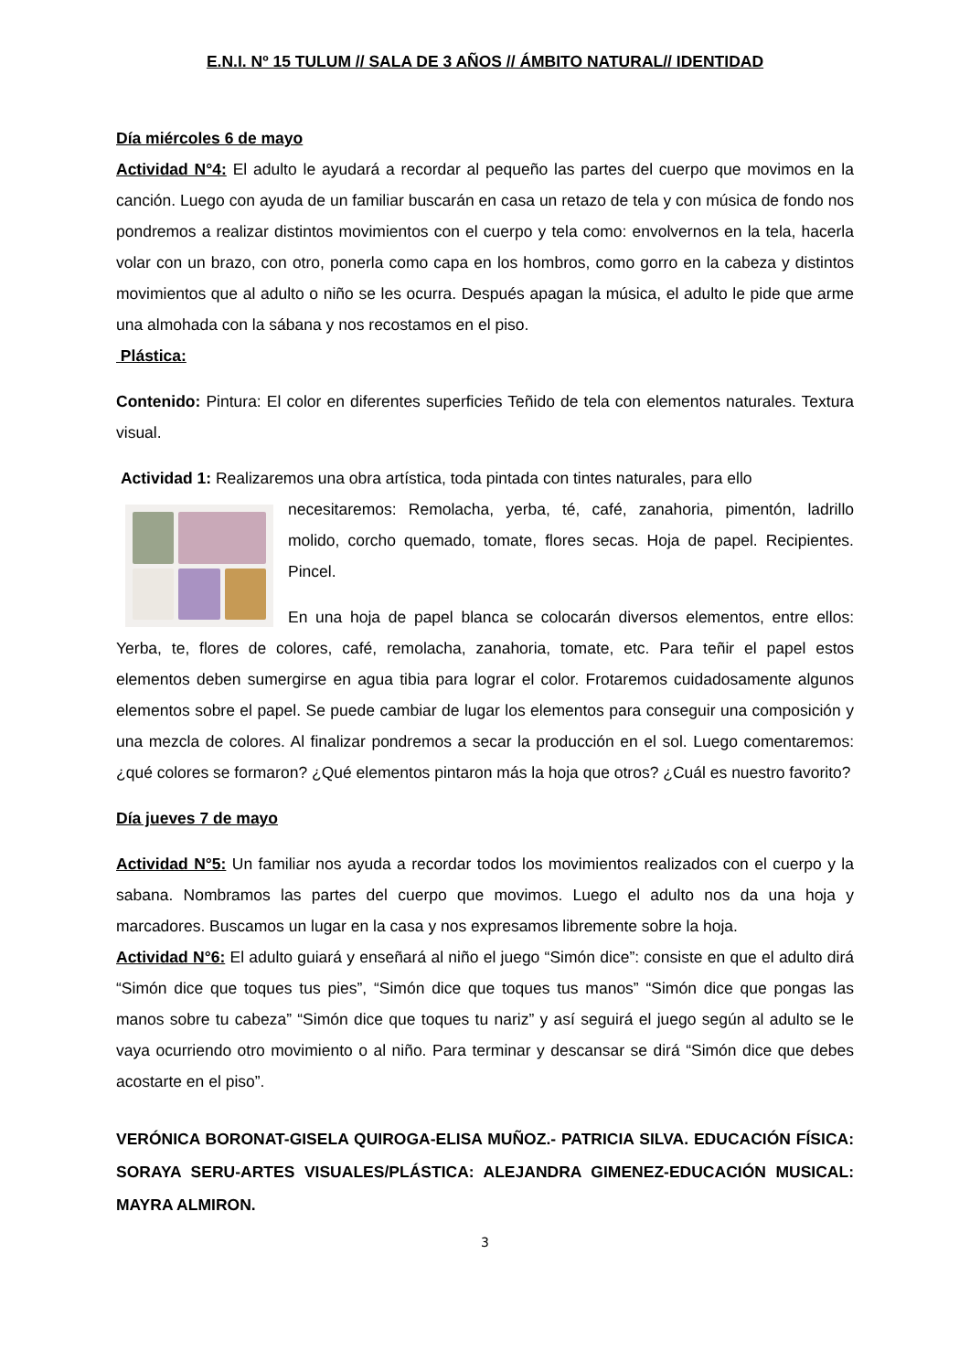E.N.I. Nº 15 TULUM // SALA DE 3 AÑOS // ÁMBITO NATURAL// IDENTIDAD
Día miércoles 6 de mayo
Actividad N°4: El adulto le ayudará a recordar al pequeño las partes del cuerpo que movimos en la canción. Luego con ayuda de un familiar buscarán en casa un retazo de tela y con música de fondo nos pondremos a realizar distintos movimientos con el cuerpo y tela como: envolvernos en la tela, hacerla volar con un brazo, con otro, ponerla como capa en los hombros, como gorro en la cabeza y distintos movimientos que al adulto o niño se les ocurra. Después apagan la música, el adulto le pide que arme una almohada con la sábana y nos recostamos en el piso.
Plástica:
Contenido: Pintura: El color en diferentes superficies Teñido de tela con elementos naturales. Textura visual.
Actividad 1: Realizaremos una obra artística, toda pintada con tintes naturales, para ello
necesitaremos: Remolacha, yerba, té, café, zanahoria, pimentón, ladrillo molido, corcho quemado, tomate, flores secas. Hoja de papel. Recipientes. Pincel.
En una hoja de papel blanca se colocarán diversos elementos, entre ellos: Yerba, te, flores de colores, café, remolacha, zanahoria, tomate, etc. Para teñir el papel estos elementos deben sumergirse en agua tibia para lograr el color. Frotaremos cuidadosamente algunos elementos sobre el papel. Se puede cambiar de lugar los elementos para conseguir una composición y una mezcla de colores. Al finalizar pondremos a secar la producción en el sol. Luego comentaremos: ¿qué colores se formaron? ¿Qué elementos pintaron más la hoja que otros? ¿Cuál es nuestro favorito?
Día jueves 7 de mayo
Actividad N°5: Un familiar nos ayuda a recordar todos los movimientos realizados con el cuerpo y la sabana. Nombramos las partes del cuerpo que movimos. Luego el adulto nos da una hoja y marcadores. Buscamos un lugar en la casa y nos expresamos libremente sobre la hoja.
Actividad N°6: El adulto guiará y enseñará al niño el juego “Simón dice”: consiste en que el adulto dirá “Simón dice que toques tus pies”, “Simón dice que toques tus manos” “Simón dice que pongas las manos sobre tu cabeza” “Simón dice que toques tu nariz” y así seguirá el juego según al adulto se le vaya ocurriendo otro movimiento o al niño. Para terminar y descansar se dirá “Simón dice que debes acostarte en el piso”.
VERÓNICA BORONAT-GISELA QUIROGA-ELISA MUÑOZ.- PATRICIA SILVA. EDUCACIÓN FÍSICA: SORAYA SERU-ARTES VISUALES/PLÁSTICA: ALEJANDRA GIMENEZ-EDUCACIÓN MUSICAL: MAYRA ALMIRON.
3